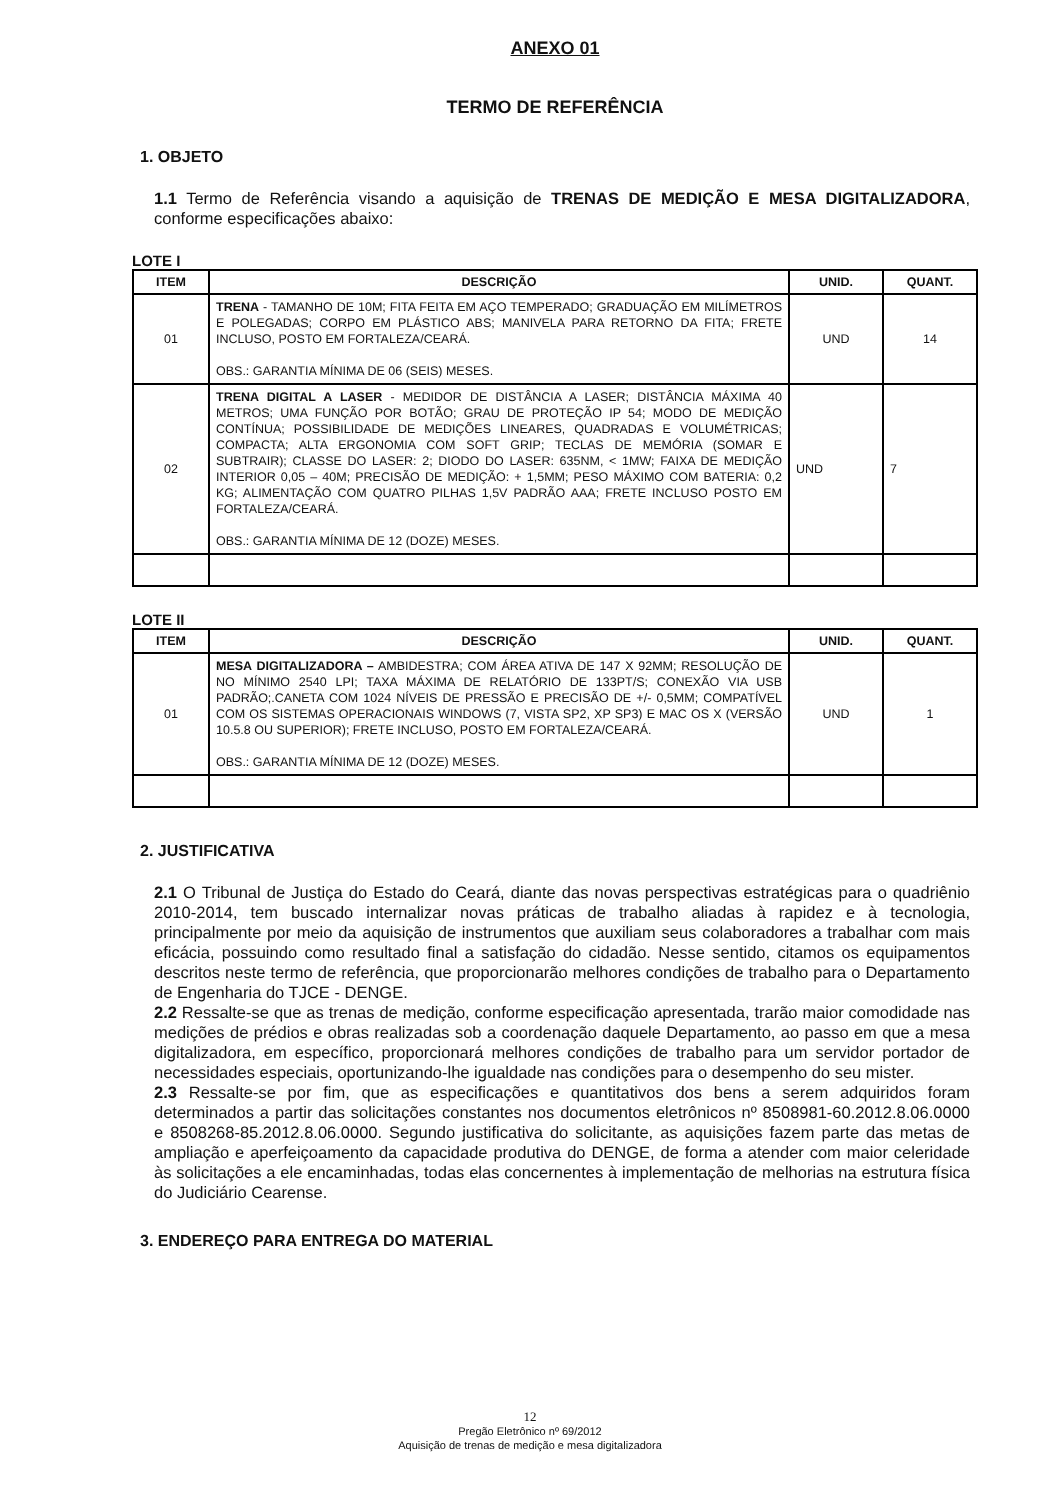ANEXO 01
TERMO DE REFERÊNCIA
1. OBJETO
1.1 Termo de Referência visando a aquisição de TRENAS DE MEDIÇÃO E MESA DIGITALIZADORA, conforme especificações abaixo:
LOTE I
| ITEM | DESCRIÇÃO | UNID. | QUANT. |
| --- | --- | --- | --- |
| 01 | TRENA - TAMANHO DE 10M; FITA FEITA EM AÇO TEMPERADO; GRADUAÇÃO EM MILÍMETROS E POLEGADAS; CORPO EM PLÁSTICO ABS; MANIVELA PARA RETORNO DA FITA; FRETE INCLUSO, POSTO EM FORTALEZA/CEARÁ. OBS.: GARANTIA MÍNIMA DE 06 (SEIS) MESES. | UND | 14 |
| 02 | TRENA DIGITAL A LASER - MEDIDOR DE DISTÂNCIA A LASER; DISTÂNCIA MÁXIMA 40 METROS; UMA FUNÇÃO POR BOTÃO; GRAU DE PROTEÇÃO IP 54; MODO DE MEDIÇÃO CONTÍNUA; POSSIBILIDADE DE MEDIÇÕES LINEARES, QUADRADAS E VOLUMÉTRICAS; COMPACTA; ALTA ERGONOMIA COM SOFT GRIP; TECLAS DE MEMÓRIA (SOMAR E SUBTRAIR); CLASSE DO LASER: 2; DIODO DO LASER: 635NM, < 1MW; FAIXA DE MEDIÇÃO INTERIOR 0,05 – 40M; PRECISÃO DE MEDIÇÃO: + 1,5MM; PESO MÁXIMO COM BATERIA: 0,2 KG; ALIMENTAÇÃO COM QUATRO PILHAS 1,5V PADRÃO AAA; FRETE INCLUSO POSTO EM FORTALEZA/CEARÁ. OBS.: GARANTIA MÍNIMA DE 12 (DOZE) MESES. | UND | 7 |
LOTE II
| ITEM | DESCRIÇÃO | UNID. | QUANT. |
| --- | --- | --- | --- |
| 01 | MESA DIGITALIZADORA – AMBIDESTRA; COM ÁREA ATIVA DE 147 X 92MM; RESOLUÇÃO DE NO MÍNIMO 2540 LPI; TAXA MÁXIMA DE RELATÓRIO DE 133PT/S; CONEXÃO VIA USB PADRÃO;.CANETA COM 1024 NÍVEIS DE PRESSÃO E PRECISÃO DE +/- 0,5MM; COMPATÍVEL COM OS SISTEMAS OPERACIONAIS WINDOWS (7, VISTA SP2, XP SP3) E MAC OS X (VERSÃO 10.5.8 OU SUPERIOR); FRETE INCLUSO, POSTO EM FORTALEZA/CEARÁ. OBS.: GARANTIA MÍNIMA DE 12 (DOZE) MESES. | UND | 1 |
2. JUSTIFICATIVA
2.1 O Tribunal de Justiça do Estado do Ceará, diante das novas perspectivas estratégicas para o quadriênio 2010-2014, tem buscado internalizar novas práticas de trabalho aliadas à rapidez e à tecnologia, principalmente por meio da aquisição de instrumentos que auxiliam seus colaboradores a trabalhar com mais eficácia, possuindo como resultado final a satisfação do cidadão. Nesse sentido, citamos os equipamentos descritos neste termo de referência, que proporcionarão melhores condições de trabalho para o Departamento de Engenharia do TJCE - DENGE.
2.2 Ressalte-se que as trenas de medição, conforme especificação apresentada, trarão maior comodidade nas medições de prédios e obras realizadas sob a coordenação daquele Departamento, ao passo em que a mesa digitalizadora, em específico, proporcionará melhores condições de trabalho para um servidor portador de necessidades especiais, oportunizando-lhe igualdade nas condições para o desempenho do seu mister.
2.3 Ressalte-se por fim, que as especificações e quantitativos dos bens a serem adquiridos foram determinados a partir das solicitações constantes nos documentos eletrônicos nº 8508981-60.2012.8.06.0000 e 8508268-85.2012.8.06.0000. Segundo justificativa do solicitante, as aquisições fazem parte das metas de ampliação e aperfeiçoamento da capacidade produtiva do DENGE, de forma a atender com maior celeridade às solicitações a ele encaminhadas, todas elas concernentes à implementação de melhorias na estrutura física do Judiciário Cearense.
3. ENDEREÇO PARA ENTREGA DO MATERIAL
12
Pregão Eletrônico nº 69/2012
Aquisição de trenas de medição e mesa digitalizadora